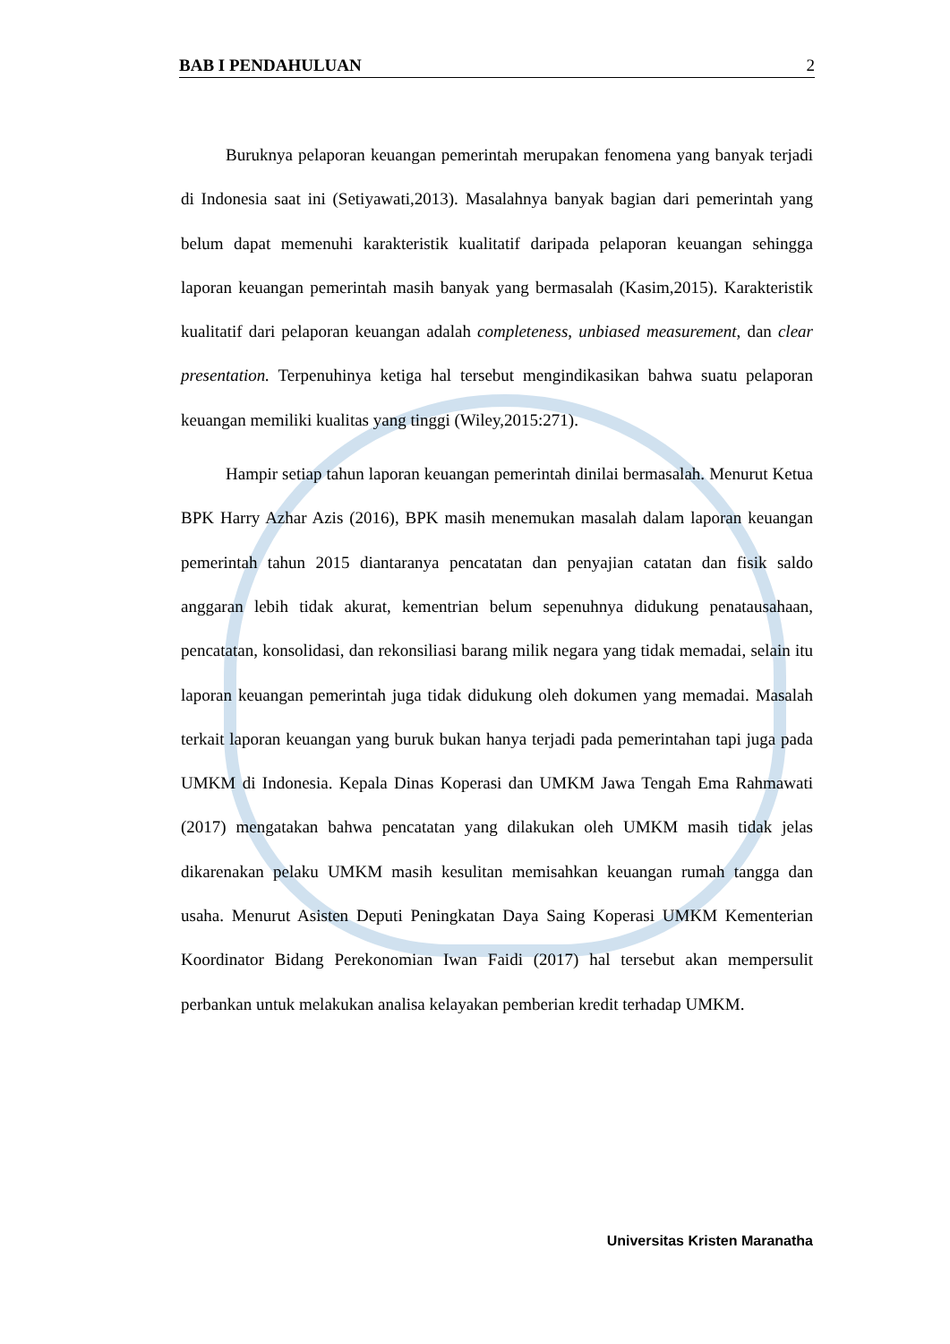BAB I PENDAHULUAN 2
Buruknya pelaporan keuangan pemerintah merupakan fenomena yang banyak terjadi di Indonesia saat ini (Setiyawati,2013). Masalahnya banyak bagian dari pemerintah yang belum dapat memenuhi karakteristik kualitatif daripada pelaporan keuangan sehingga laporan keuangan pemerintah masih banyak yang bermasalah (Kasim,2015). Karakteristik kualitatif dari pelaporan keuangan adalah completeness, unbiased measurement, dan clear presentation. Terpenuhinya ketiga hal tersebut mengindikasikan bahwa suatu pelaporan keuangan memiliki kualitas yang tinggi (Wiley,2015:271).
Hampir setiap tahun laporan keuangan pemerintah dinilai bermasalah. Menurut Ketua BPK Harry Azhar Azis (2016), BPK masih menemukan masalah dalam laporan keuangan pemerintah tahun 2015 diantaranya pencatatan dan penyajian catatan dan fisik saldo anggaran lebih tidak akurat, kementrian belum sepenuhnya didukung penatausahaan, pencatatan, konsolidasi, dan rekonsiliasi barang milik negara yang tidak memadai, selain itu laporan keuangan pemerintah juga tidak didukung oleh dokumen yang memadai. Masalah terkait laporan keuangan yang buruk bukan hanya terjadi pada pemerintahan tapi juga pada UMKM di Indonesia. Kepala Dinas Koperasi dan UMKM Jawa Tengah Ema Rahmawati (2017) mengatakan bahwa pencatatan yang dilakukan oleh UMKM masih tidak jelas dikarenakan pelaku UMKM masih kesulitan memisahkan keuangan rumah tangga dan usaha. Menurut Asisten Deputi Peningkatan Daya Saing Koperasi UMKM Kementerian Koordinator Bidang Perekonomian Iwan Faidi (2017) hal tersebut akan mempersulit perbankan untuk melakukan analisa kelayakan pemberian kredit terhadap UMKM.
Universitas Kristen Maranatha